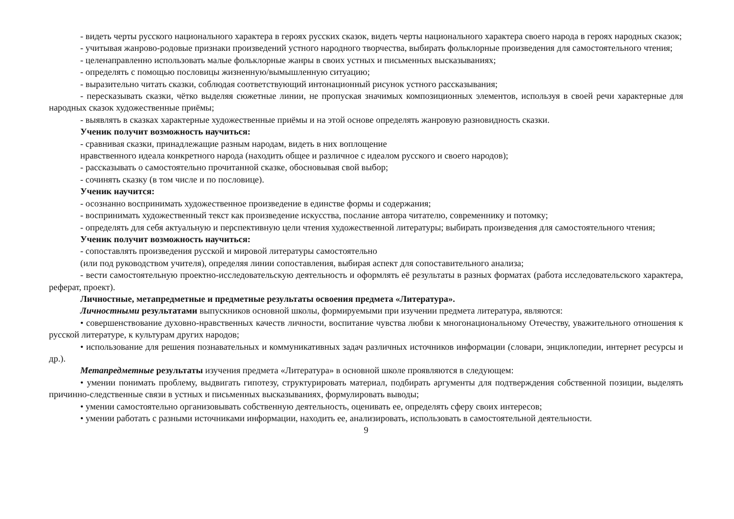- видеть черты русского национального характера в героях русских сказок, видеть черты национального характера своего народа в героях народных сказок;
- учитывая жанрово-родовые признаки произведений устного народного творчества, выбирать фольклорные произведения для самостоятельного чтения;
- целенаправленно использовать малые фольклорные жанры в своих устных и письменных высказываниях;
- определять с помощью пословицы жизненную/вымышленную ситуацию;
- выразительно читать сказки, соблюдая соответствующий интонационный рисунок устного рассказывания;
- пересказывать сказки, чётко выделяя сюжетные линии, не пропуская значимых композиционных элементов, используя в своей речи характерные для народных сказок художественные приёмы;
- выявлять в сказках характерные художественные приёмы и на этой основе определять жанровую разновидность сказки.
Ученик получит возможность научиться:
- сравнивая сказки, принадлежащие разным народам, видеть в них воплощение
нравственного идеала конкретного народа (находить общее и различное с идеалом русского и своего народов);
- рассказывать о самостоятельно прочитанной сказке, обосновывая свой выбор;
- сочинять сказку (в том числе и по пословице).
Ученик научится:
- осознанно воспринимать художественное произведение в единстве формы и содержания;
- воспринимать художественный текст как произведение искусства, послание автора читателю, современнику и потомку;
- определять для себя актуальную и перспективную цели чтения художественной литературы; выбирать произведения для самостоятельного чтения;
Ученик получит возможность научиться:
- сопоставлять произведения русской и мировой литературы самостоятельно
(или под руководством учителя), определяя линии сопоставления, выбирая аспект для сопоставительного анализа;
- вести самостоятельную проектно-исследовательскую деятельность и оформлять её результаты в разных форматах (работа исследовательского характера, реферат, проект).
Личностные, метапредметные и предметные результаты освоения предмета «Литература».
Личностными результатами выпускников основной школы, формируемыми при изучении предмета литература, являются:
• совершенствование духовно-нравственных качеств личности, воспитание чувства любви к многонациональному Отечеству, уважительного отношения к русской литературе, к культурам других народов;
• использование для решения познавательных и коммуникативных задач различных источников информации (словари, энциклопедии, интернет ресурсы и др.).
Метапредметные результаты изучения предмета «Литература» в основной школе проявляются в следующем:
• умении понимать проблему, выдвигать гипотезу, структурировать материал, подбирать аргументы для подтверждения собственной позиции, выделять причинно-следственные связи в устных и письменных высказываниях, формулировать выводы;
• умении самостоятельно организовывать собственную деятельность, оценивать ее, определять сферу своих интересов;
• умении работать с разными источниками информации, находить ее, анализировать, использовать в самостоятельной деятельности.
9